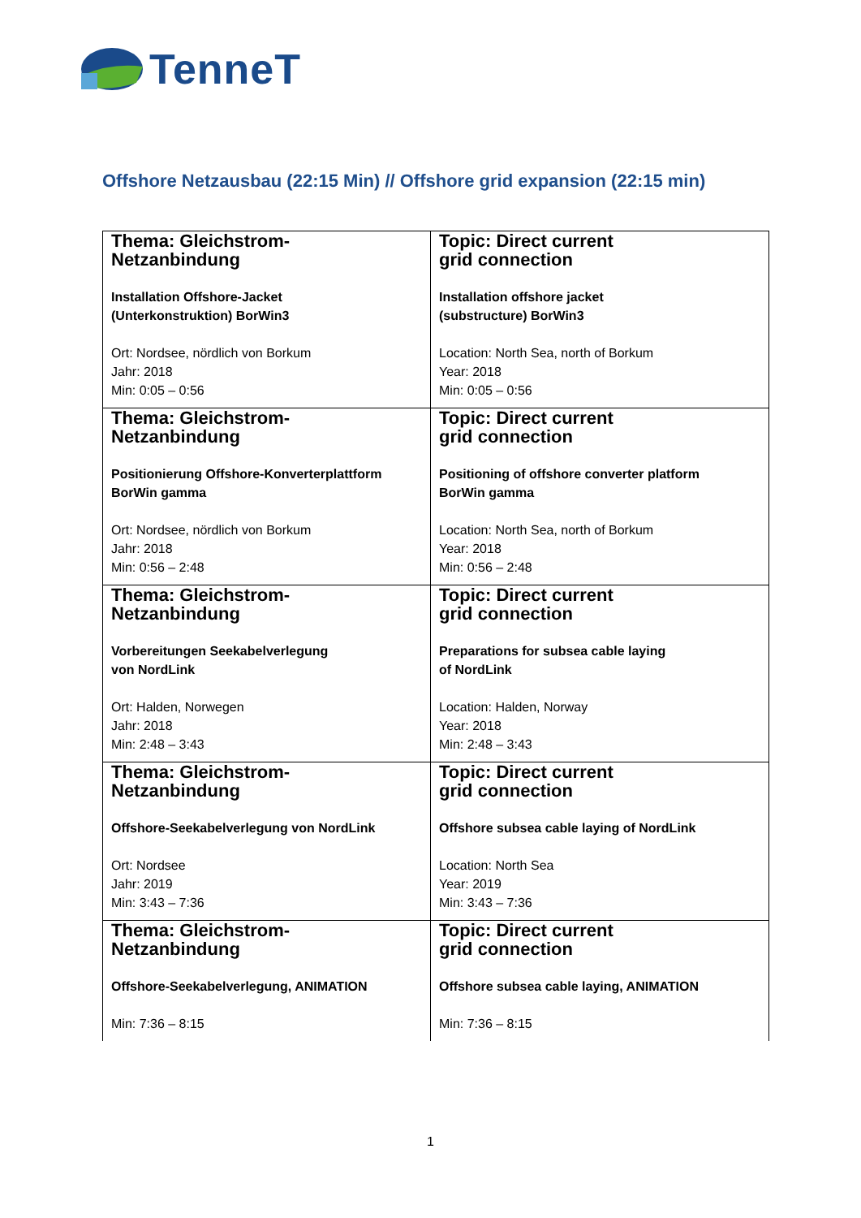TenneT
Offshore Netzausbau (22:15 Min) // Offshore grid expansion (22:15 min)
| Thema: Gleichstrom- Netzanbindung Installation Offshore-Jacket (Unterkonstruktion) BorWin3 Ort: Nordsee, nördlich von Borkum Jahr: 2018 Min: 0:05 – 0:56 | Topic: Direct current grid connection Installation offshore jacket (substructure) BorWin3 Location: North Sea, north of Borkum Year: 2018 Min: 0:05 – 0:56 |
| Thema: Gleichstrom- Netzanbindung Positionierung Offshore-Konverterplattform BorWin gamma Ort: Nordsee, nördlich von Borkum Jahr: 2018 Min: 0:56 – 2:48 | Topic: Direct current grid connection Positioning of offshore converter platform BorWin gamma Location: North Sea, north of Borkum Year: 2018 Min: 0:56 – 2:48 |
| Thema: Gleichstrom- Netzanbindung Vorbereitungen Seekabelverlegung von NordLink Ort: Halden, Norwegen Jahr: 2018 Min: 2:48 – 3:43 | Topic: Direct current grid connection Preparations for subsea cable laying of NordLink Location: Halden, Norway Year: 2018 Min: 2:48 – 3:43 |
| Thema: Gleichstrom- Netzanbindung Offshore-Seekabelverlegung von NordLink Ort: Nordsee Jahr: 2019 Min: 3:43 – 7:36 | Topic: Direct current grid connection Offshore subsea cable laying of NordLink Location: North Sea Year: 2019 Min: 3:43 – 7:36 |
| Thema: Gleichstrom- Netzanbindung Offshore-Seekabelverlegung, ANIMATION Min: 7:36 – 8:15 | Topic: Direct current grid connection Offshore subsea cable laying, ANIMATION Min: 7:36 – 8:15 |
1